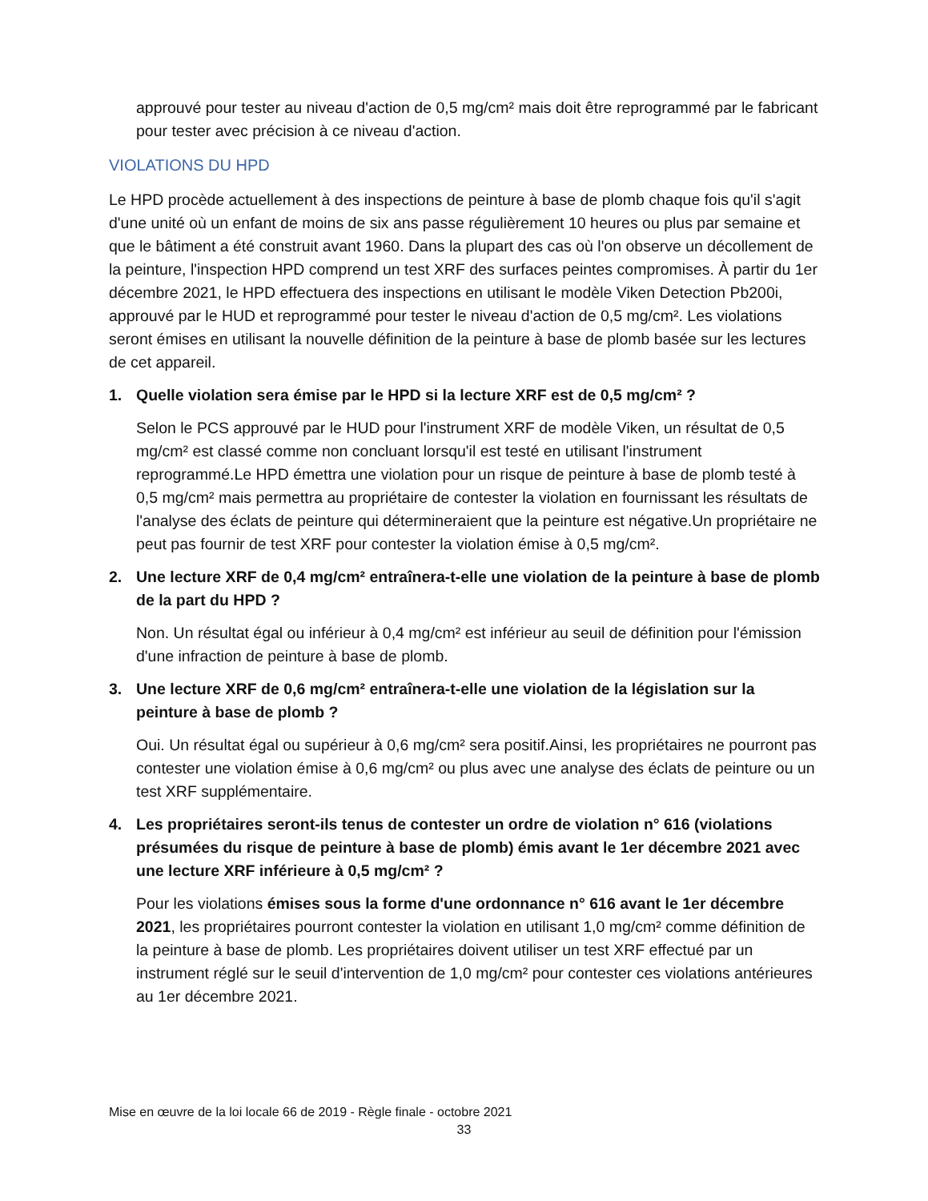approuvé pour tester au niveau d'action de 0,5 mg/cm² mais doit être reprogrammé par le fabricant pour tester avec précision à ce niveau d'action.
VIOLATIONS DU HPD
Le HPD procède actuellement à des inspections de peinture à base de plomb chaque fois qu'il s'agit d'une unité où un enfant de moins de six ans passe régulièrement 10 heures ou plus par semaine et que le bâtiment a été construit avant 1960. Dans la plupart des cas où l'on observe un décollement de la peinture, l'inspection HPD comprend un test XRF des surfaces peintes compromises. À partir du 1er décembre 2021, le HPD effectuera des inspections en utilisant le modèle Viken Detection Pb200i, approuvé par le HUD et reprogrammé pour tester le niveau d'action de 0,5 mg/cm². Les violations seront émises en utilisant la nouvelle définition de la peinture à base de plomb basée sur les lectures de cet appareil.
1. Quelle violation sera émise par le HPD si la lecture XRF est de 0,5 mg/cm² ?
Selon le PCS approuvé par le HUD pour l'instrument XRF de modèle Viken, un résultat de 0,5 mg/cm² est classé comme non concluant lorsqu'il est testé en utilisant l'instrument reprogrammé.Le HPD émettra une violation pour un risque de peinture à base de plomb testé à 0,5 mg/cm² mais permettra au propriétaire de contester la violation en fournissant les résultats de l'analyse des éclats de peinture qui détermineraient que la peinture est négative.Un propriétaire ne peut pas fournir de test XRF pour contester la violation émise à 0,5 mg/cm².
2. Une lecture XRF de 0,4 mg/cm² entraînera-t-elle une violation de la peinture à base de plomb de la part du HPD ?
Non. Un résultat égal ou inférieur à 0,4 mg/cm² est inférieur au seuil de définition pour l'émission d'une infraction de peinture à base de plomb.
3. Une lecture XRF de 0,6 mg/cm² entraînera-t-elle une violation de la législation sur la peinture à base de plomb ?
Oui. Un résultat égal ou supérieur à 0,6 mg/cm² sera positif.Ainsi, les propriétaires ne pourront pas contester une violation émise à 0,6 mg/cm² ou plus avec une analyse des éclats de peinture ou un test XRF supplémentaire.
4. Les propriétaires seront-ils tenus de contester un ordre de violation n° 616 (violations présumées du risque de peinture à base de plomb) émis avant le 1er décembre 2021 avec une lecture XRF inférieure à 0,5 mg/cm² ?
Pour les violations émises sous la forme d'une ordonnance n° 616 avant le 1er décembre 2021, les propriétaires pourront contester la violation en utilisant 1,0 mg/cm² comme définition de la peinture à base de plomb. Les propriétaires doivent utiliser un test XRF effectué par un instrument réglé sur le seuil d'intervention de 1,0 mg/cm² pour contester ces violations antérieures au 1er décembre 2021.
Mise en œuvre de la loi locale 66 de 2019 - Règle finale - octobre 2021
33